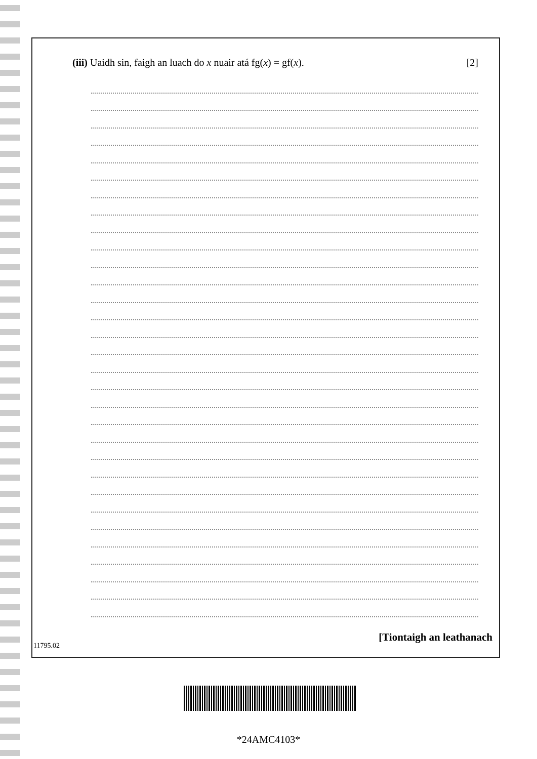(iii) Uaidh sin, faigh an luach do x nuair atá fg(x) = gf(x). [2]
[Tiontaigh an leathanach
11795.02
*24AMC4103*